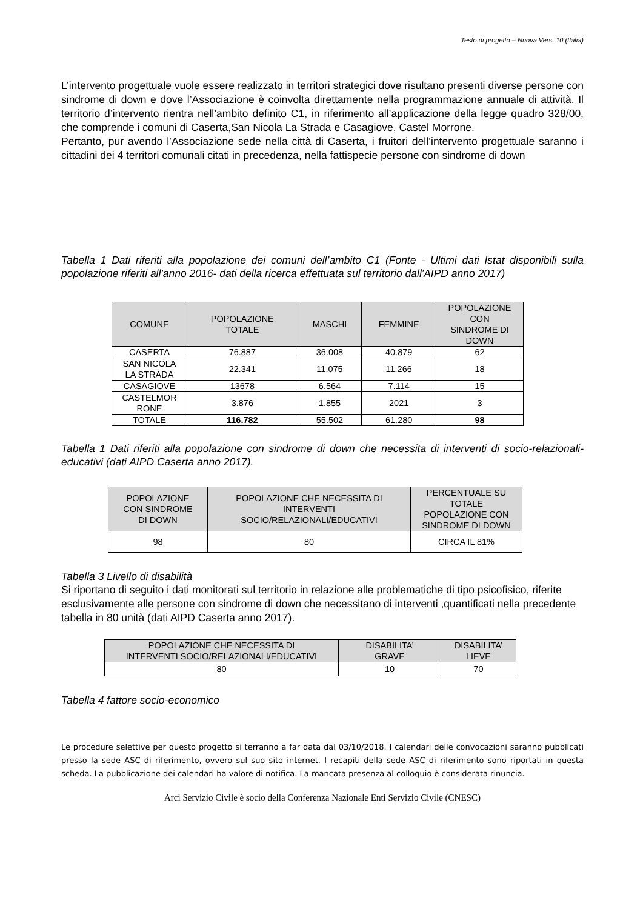Testo di progetto – Nuova Vers. 10 (Italia)
L’intervento progettuale vuole essere realizzato in territori strategici dove risultano presenti diverse persone con sindrome di down e dove l’Associazione è coinvolta direttamente nella programmazione annuale di attività. Il territorio d’intervento rientra nell’ambito definito C1, in riferimento all’applicazione della legge quadro 328/00, che comprende i comuni di Caserta,San Nicola La Strada e Casagiove, Castel Morrone.
Pertanto, pur avendo l’Associazione sede nella città di Caserta, i fruitori dell’intervento progettuale saranno i cittadini dei 4 territori comunali citati in precedenza, nella fattispecie persone con sindrome di down
Tabella 1 Dati riferiti alla popolazione dei comuni dell’ambito C1 (Fonte - Ultimi dati Istat disponibili sulla popolazione riferiti all'anno 2016- dati della ricerca effettuata sul territorio dall'AIPD anno 2017)
| COMUNE | POPOLAZIONE TOTALE | MASCHI | FEMMINE | POPOLAZIONE CON SINDROME DI DOWN |
| --- | --- | --- | --- | --- |
| CASERTA | 76.887 | 36.008 | 40.879 | 62 |
| SAN NICOLA LA STRADA | 22.341 | 11.075 | 11.266 | 18 |
| CASAGIOVE | 13678 | 6.564 | 7.114 | 15 |
| CASTELMOR RONE | 3.876 | 1.855 | 2021 | 3 |
| TOTALE | 116.782 | 55.502 | 61.280 | 98 |
Tabella 1 Dati riferiti alla popolazione con sindrome di down che necessita di interventi di socio-relazionali-educativi (dati AIPD Caserta anno 2017).
| POPOLAZIONE CON SINDROME DI DOWN | POPOLAZIONE CHE NECESSITA DI INTERVENTI SOCIO/RELAZIONALI/EDUCATIVI | PERCENTUALE SU TOTALE POPOLAZIONE CON SINDROME DI DOWN |
| --- | --- | --- |
| 98 | 80 | CIRCA IL 81% |
Tabella 3 Livello di disabilità
Si riportano di seguito i dati monitorati sul territorio in relazione alle problematiche di tipo psicofisico, riferite esclusivamente alle persone con sindrome di down che necessitano di interventi ,quantificati nella precedente tabella in 80 unità (dati AIPD Caserta anno 2017).
| POPOLAZIONE CHE NECESSITA DI INTERVENTI SOCIO/RELAZIONALI/EDUCATIVI | DISABILITA’ GRAVE | DISABILITA’ LIEVE |
| --- | --- | --- |
| 80 | 10 | 70 |
Tabella 4 fattore socio-economico
Le procedure selettive per questo progetto si terranno a far data dal 03/10/2018. I calendari delle convocazioni saranno pubblicati presso la sede ASC di riferimento, ovvero sul suo sito internet. I recapiti della sede ASC di riferimento sono riportati in questa scheda. La pubblicazione dei calendari ha valore di notifica. La mancata presenza al colloquio è considerata rinuncia.
Arci Servizio Civile è socio della Conferenza Nazionale Enti Servizio Civile (CNESC)